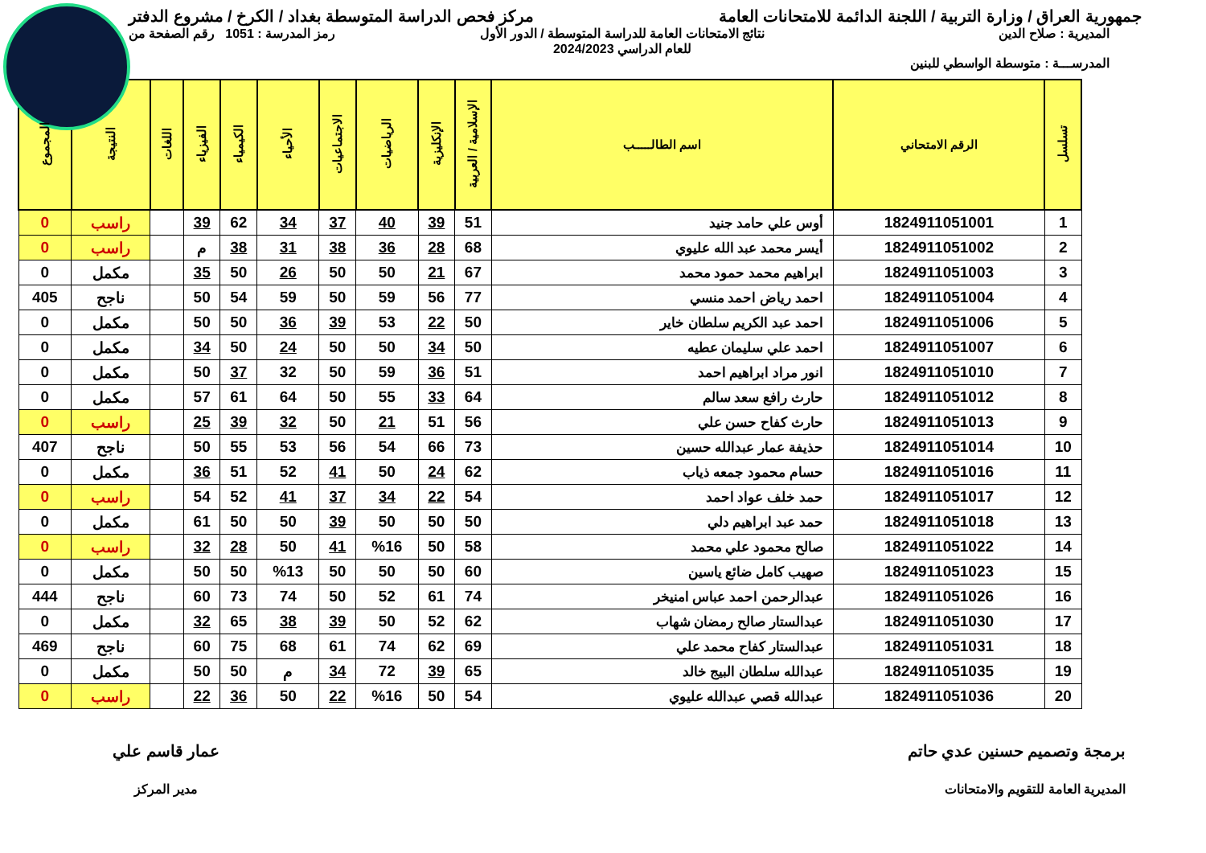جمهورية العراق / وزارة التربية / اللجنة الدائمة للامتحانات العامة
مركز فحص الدراسة المتوسطة بغداد / الكرخ / مشروع الدفتر
المديرية : صلاح الدين
المدرســـة : متوسطة الواسطي للبنين
نتائج الامتحانات العامة للدراسة المتوسطة / الدور الأول
للعام الدراسي 2024/2023
رمز المدرسة : 1051 رقم الصفحة من
| تسلسل | الرقم الامتحاني | اسم الطالـــــب | الإسلامية / العربية | الإنكليزية | الرياضيات | الاجتماعيات | الأحياء | الكيمياء | الفيزياء | اللغات | النتيجة | المجموع |
| --- | --- | --- | --- | --- | --- | --- | --- | --- | --- | --- | --- | --- |
| 1 | 1824911051001 | أوس علي حامد جنيد | 51 | 39 | 40 | 37 | 34 | 62 | 39 | | راسب | 0 |
| 2 | 1824911051002 | أيسر محمد عبد الله عليوي | 68 | 28 | 36 | 38 | 31 | 38 | م | | راسب | 0 |
| 3 | 1824911051003 | ابراهيم محمد حمود محمد | 67 | 21 | 50 | 50 | 26 | 50 | 35 | | مكمل | 0 |
| 4 | 1824911051004 | احمد رياض احمد منسي | 77 | 56 | 59 | 50 | 59 | 54 | 50 | | ناجح | 405 |
| 5 | 1824911051006 | احمد عبد الكريم سلطان خاير | 50 | 22 | 53 | 39 | 36 | 50 | 50 | | مكمل | 0 |
| 6 | 1824911051007 | احمد علي سليمان عطيه | 50 | 34 | 50 | 50 | 24 | 50 | 34 | | مكمل | 0 |
| 7 | 1824911051010 | انور مراد ابراهيم احمد | 51 | 36 | 59 | 50 | 32 | 37 | 50 | | مكمل | 0 |
| 8 | 1824911051012 | حارث رافع سعد سالم | 64 | 33 | 55 | 50 | 64 | 61 | 57 | | مكمل | 0 |
| 9 | 1824911051013 | حارث كفاح حسن علي | 56 | 51 | 21 | 50 | 32 | 39 | 25 | | راسب | 0 |
| 10 | 1824911051014 | حذيفة عمار عبدالله حسين | 73 | 66 | 54 | 56 | 53 | 55 | 50 | | ناجح | 407 |
| 11 | 1824911051016 | حسام محمود جمعه ذياب | 62 | 24 | 50 | 41 | 52 | 51 | 36 | | مكمل | 0 |
| 12 | 1824911051017 | حمد خلف عواد احمد | 54 | 22 | 34 | 37 | 41 | 52 | 54 | | راسب | 0 |
| 13 | 1824911051018 | حمد عبد ابراهيم دلي | 50 | 50 | 50 | 39 | 50 | 50 | 61 | | مكمل | 0 |
| 14 | 1824911051022 | صالح محمود علي محمد | 58 | 50 | %16 | 41 | 50 | 28 | 32 | | راسب | 0 |
| 15 | 1824911051023 | صهيب كامل ضائع ياسين | 60 | 50 | 50 | 50 | %13 | 50 | 50 | | مكمل | 0 |
| 16 | 1824911051026 | عبدالرحمن احمد عباس امنيخر | 74 | 61 | 52 | 50 | 74 | 73 | 60 | | ناجح | 444 |
| 17 | 1824911051030 | عبدالستار صالح رمضان شهاب | 62 | 52 | 50 | 39 | 38 | 65 | 32 | | مكمل | 0 |
| 18 | 1824911051031 | عبدالستار كفاح محمد علي | 69 | 62 | 74 | 61 | 68 | 75 | 60 | | ناجح | 469 |
| 19 | 1824911051035 | عبدالله سلطان البيج خالد | 65 | 39 | 72 | 34 | م | 50 | 50 | | مكمل | 0 |
| 20 | 1824911051036 | عبدالله قصي عبدالله عليوي | 54 | 50 | %16 | 22 | 50 | 36 | 22 | | راسب | 0 |
برمجة وتصميم حسنين عدي حاتم
المديرية العامة للتقويم والامتحانات
عمار قاسم علي
مدير المركز